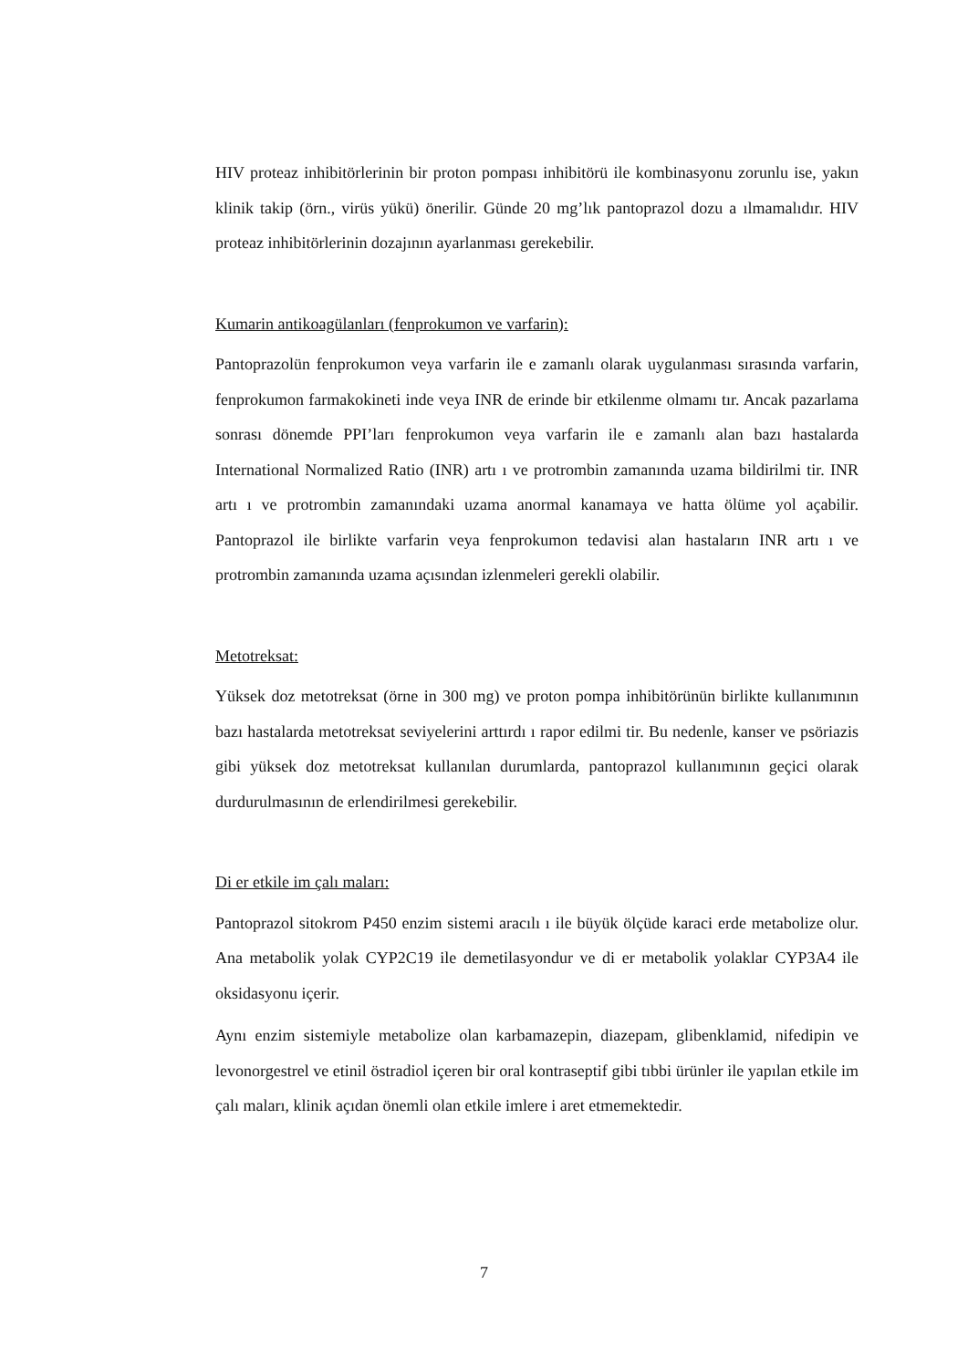HIV proteaz inhibitörlerinin bir proton pompası inhibitörü ile kombinasyonu zorunlu ise, yakın klinik takip (örn., virüs yükü) önerilir. Günde 20 mg’lık pantoprazol dozu a ılmamalıdır. HIV proteaz inhibitörlerinin dozajının ayarlanması gerekebilir.
Kumarin antikoagülanları (fenprokumon ve varfarin):
Pantoprazolün fenprokumon veya varfarin ile e zamanlı olarak uygulanması sırasında varfarin, fenprokumon farmakokineti inde veya INR de erinde bir etkilenme olmamı tır. Ancak pazarlama sonrası dönemde PPI’ları fenprokumon veya varfarin ile e zamanlı alan bazı hastalarda International Normalized Ratio (INR) artı ı ve protrombin zamanında uzama bildirilmi tir. INR artı ı ve protrombin zamanındaki uzama anormal kanamaya ve hatta ölüme yol açabilir. Pantoprazol ile birlikte varfarin veya fenprokumon tedavisi alan hastaların INR artı ı ve protrombin zamanında uzama açısından izlenmeleri gerekli olabilir.
Metotreksat:
Yüksek doz metotreksat (örne in 300 mg) ve proton pompa inhibitörünün birlikte kullanımının bazı hastalarda metotreksat seviyelerini arttırdı ı rapor edilmi tir. Bu nedenle, kanser ve psöriazis gibi yüksek doz metotreksat kullanılan durumlarda, pantoprazol kullanımının geçici olarak durdurulmasının de erlendirilmesi gerekebilir.
Di er etkile im çalı maları:
Pantoprazol sitokrom P450 enzim sistemi aracılı ı ile büyük ölçüde karaci erde metabolize olur. Ana metabolik yolak CYP2C19 ile demetilasyondur ve di er metabolik yolaklar CYP3A4 ile oksidasyonu içerir.
Aynı enzim sistemiyle metabolize olan karbamazepin, diazepam, glibenklamid, nifedipin ve levonorgestrel ve etinil östradiol içeren bir oral kontraseptif gibi tıbbi ürünler ile yapılan etkile im çalı maları, klinik açıdan önemli olan etkile imlere i aret etmemektedir.
7